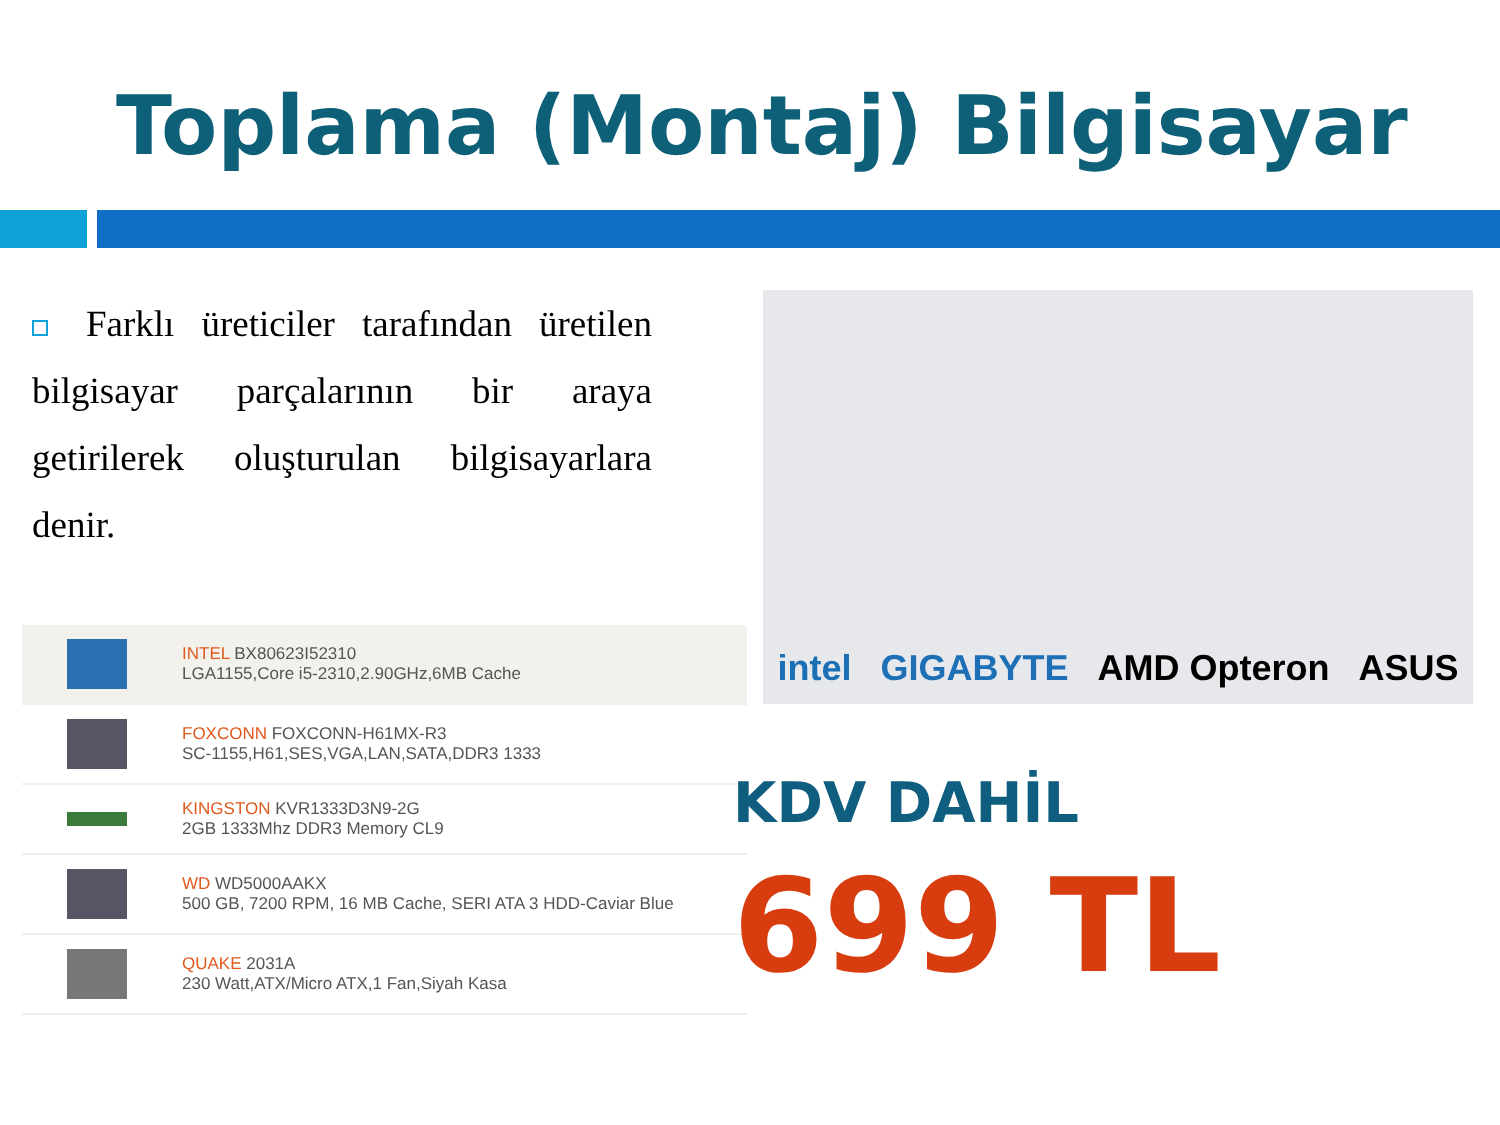Toplama (Montaj) Bilgisayar
Farklı üreticiler tarafından üretilen bilgisayar parçalarının bir araya getirilerek oluşturulan bilgisayarlara denir.
intel GIGABYTE AMD Opteron ASUS
| | INTEL BX80623I52310 LGA1155,Core i5-2310,2.90GHz,6MB Cache |
| | FOXCONN FOXCONN-H61MX-R3 SC-1155,H61,SES,VGA,LAN,SATA,DDR3 1333 |
| | KINGSTON KVR1333D3N9-2G 2GB 1333Mhz DDR3 Memory CL9 |
| | WD WD5000AAKX 500 GB, 7200 RPM, 16 MB Cache, SERI ATA 3 HDD-Caviar Blue |
| | QUAKE 2031A 230 Watt,ATX/Micro ATX,1 Fan,Siyah Kasa |
KDV DAHİL
699 TL